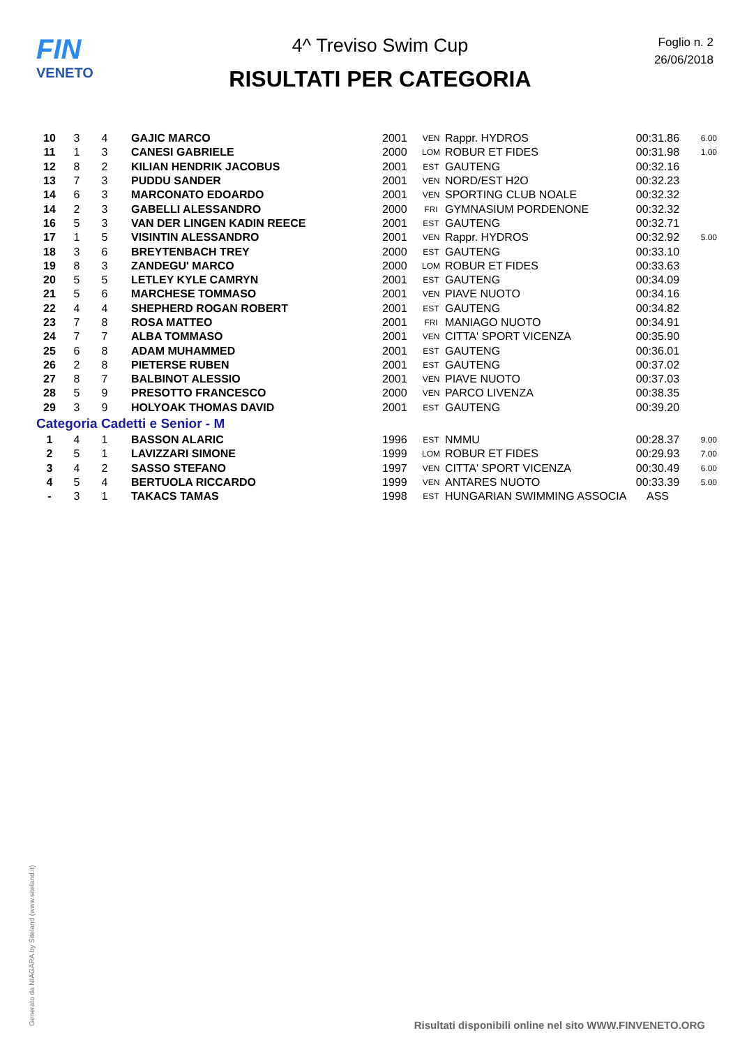FIN
VENETO
4^ Treviso Swim Cup
RISULTATI PER CATEGORIA
Foglio n. 2
26/06/2018
| 10 | 3 | 4 | GAJIC MARCO | 2001 | VEN | Rappr. HYDROS | 00:31.86 | 6.00 |
| 11 | 1 | 3 | CANESI GABRIELE | 2000 | LOM | ROBUR ET FIDES | 00:31.98 | 1.00 |
| 12 | 8 | 2 | KILIAN HENDRIK JACOBUS | 2001 | EST | GAUTENG | 00:32.16 | |
| 13 | 7 | 3 | PUDDU SANDER | 2001 | VEN | NORD/EST H2O | 00:32.23 | |
| 14 | 6 | 3 | MARCONATO EDOARDO | 2001 | VEN | SPORTING CLUB NOALE | 00:32.32 | |
| 14 | 2 | 3 | GABELLI ALESSANDRO | 2000 | FRI | GYMNASIUM PORDENONE | 00:32.32 | |
| 16 | 5 | 3 | VAN DER LINGEN KADIN REECE | 2001 | EST | GAUTENG | 00:32.71 | |
| 17 | 1 | 5 | VISINTIN ALESSANDRO | 2001 | VEN | Rappr. HYDROS | 00:32.92 | 5.00 |
| 18 | 3 | 6 | BREYTENBACH TREY | 2000 | EST | GAUTENG | 00:33.10 | |
| 19 | 8 | 3 | ZANDEGU' MARCO | 2000 | LOM | ROBUR ET FIDES | 00:33.63 | |
| 20 | 5 | 5 | LETLEY KYLE CAMRYN | 2001 | EST | GAUTENG | 00:34.09 | |
| 21 | 5 | 6 | MARCHESE TOMMASO | 2001 | VEN | PIAVE NUOTO | 00:34.16 | |
| 22 | 4 | 4 | SHEPHERD ROGAN ROBERT | 2001 | EST | GAUTENG | 00:34.82 | |
| 23 | 7 | 8 | ROSA MATTEO | 2001 | FRI | MANIAGO NUOTO | 00:34.91 | |
| 24 | 7 | 7 | ALBA TOMMASO | 2001 | VEN | CITTA' SPORT VICENZA | 00:35.90 | |
| 25 | 6 | 8 | ADAM MUHAMMED | 2001 | EST | GAUTENG | 00:36.01 | |
| 26 | 2 | 8 | PIETERSE RUBEN | 2001 | EST | GAUTENG | 00:37.02 | |
| 27 | 8 | 7 | BALBINOT ALESSIO | 2001 | VEN | PIAVE NUOTO | 00:37.03 | |
| 28 | 5 | 9 | PRESOTTO FRANCESCO | 2000 | VEN | PARCO LIVENZA | 00:38.35 | |
| 29 | 3 | 9 | HOLYOAK THOMAS DAVID | 2001 | EST | GAUTENG | 00:39.20 | |
| Categoria Cadetti e Senior - M | | | | | | | | |
| 1 | 4 | 1 | BASSON ALARIC | 1996 | EST | NMMU | 00:28.37 | 9.00 |
| 2 | 5 | 1 | LAVIZZARI SIMONE | 1999 | LOM | ROBUR ET FIDES | 00:29.93 | 7.00 |
| 3 | 4 | 2 | SASSO STEFANO | 1997 | VEN | CITTA' SPORT VICENZA | 00:30.49 | 6.00 |
| 4 | 5 | 4 | BERTUOLA RICCARDO | 1999 | VEN | ANTARES NUOTO | 00:33.39 | 5.00 |
| - | 3 | 1 | TAKACS TAMAS | 1998 | EST | HUNGARIAN SWIMMING ASSOCIA | ASS | |
Generato da NIAGARA by Siteland (www.siteland.it)
Risultati disponibili online nel sito WWW.FINVENETO.ORG